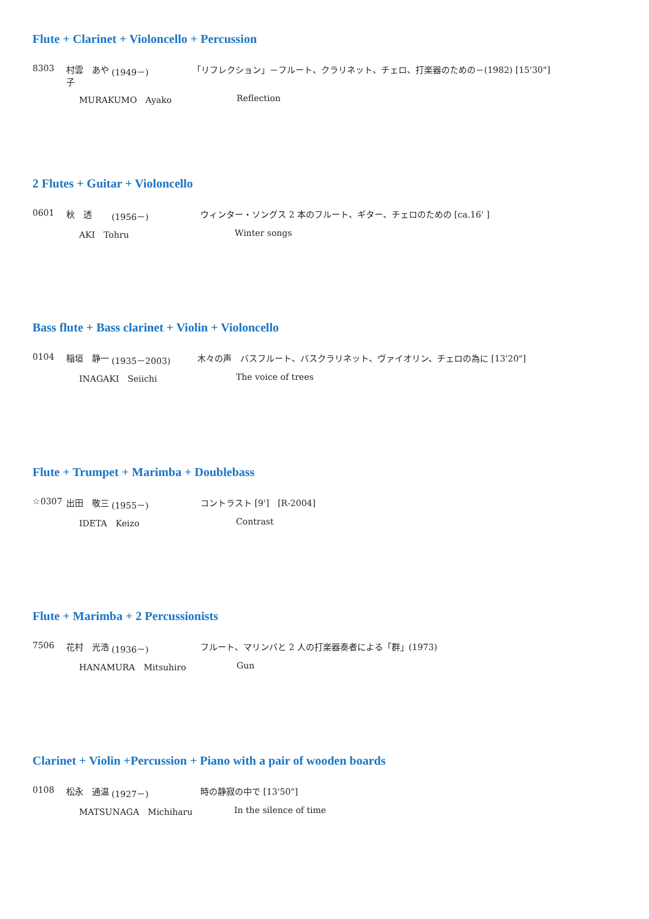Flute + Clarinet + Violoncello + Percussion
8303 村雲　あや子 (1949－) 「リフレクション」－フルート、クラリネット、チェロ、打楽器のための－(1982) [15'30"]
MURAKUMO　Ayako Reflection
2 Flutes + Guitar + Violoncello
0601 秋　透 (1956－) ウィンター・ソングス 2 本のフルート、ギター、チェロのための [ca.16' ]
AKI　Tohru Winter songs
Bass flute + Bass clarinet + Violin + Violoncello
0104 稲垣　静一 (1935－2003) 木々の声　バスフルート、バスクラリネット、ヴァイオリン、チェロの為に [13'20"]
INAGAKI　Seiichi The voice of trees
Flute + Trumpet + Marimba + Doublebass
☆0307 出田　敬三 (1955－) コントラスト [9']　[R-2004]
IDETA　Keizo Contrast
Flute + Marimba + 2 Percussionists
7506 花村　光浩 (1936－) フルート、マリンバと 2 人の打楽器奏者による「群」(1973)
HANAMURA　Mitsuhiro Gun
Clarinet + Violin +Percussion + Piano with a pair of wooden boards
0108 松永　通温 (1927－) 時の静寂の中で [13'50"]
MATSUNAGA　Michiharu In the silence of time